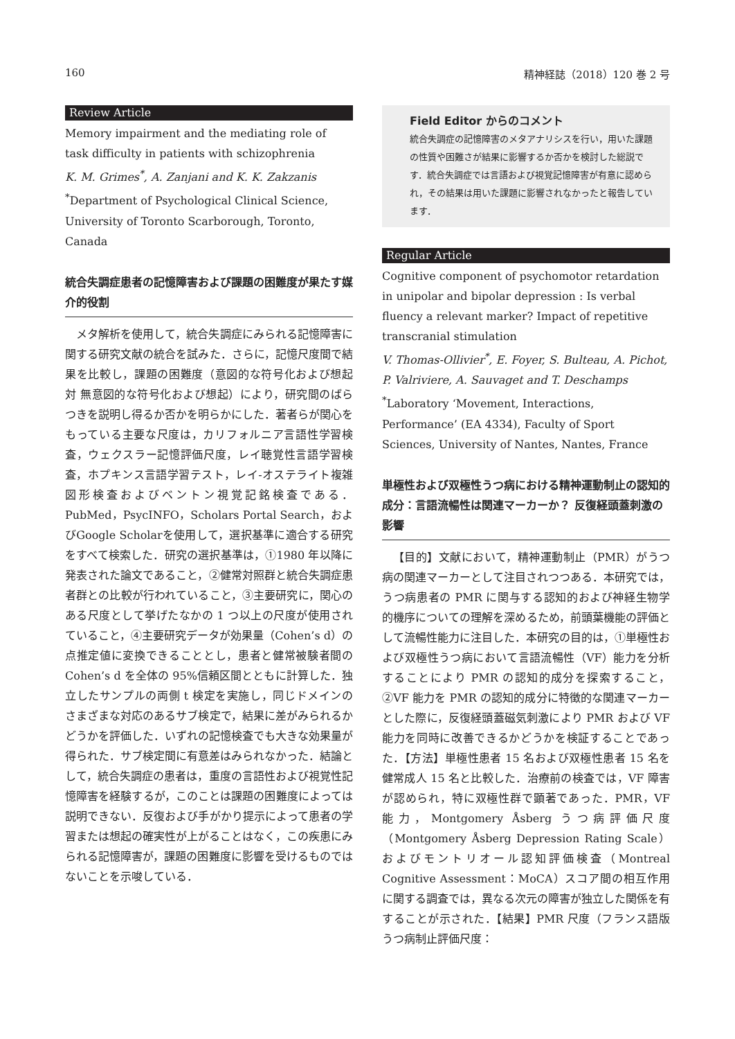160 精神経誌（2018）120 巻 2 号
Review Article
Memory impairment and the mediating role of task difficulty in patients with schizophrenia
K. M. Grimes<sup>*</sup>, A. Zanjani and K. K. Zakzanis
<sup>*</sup> Department of Psychological Clinical Science, University of Toronto Scarborough, Toronto, Canada
統合失調症患者の記憶障害および課題の困難度が果たす媒介的役割
メタ解析を使用して，統合失調症にみられる記憶障害に関する研究文献の統合を試みた．さらに，記憶尺度間で結果を比較し，課題の困難度（意図的な符号化および想起 対 無意図的な符号化および想起）により，研究間のばらつきを説明し得るか否かを明らかにした．著者らが関心をもっている主要な尺度は，カリフォルニア言語性学習検査，ウェクスラー記憶評価尺度，レイ聴覚性言語学習検査，ホプキンス言語学習テスト，レイ-オステライト複雑図形検査およびベントン視覚記銘検査である．PubMed，PsycINFO，Scholars Portal Search，およびGoogle Scholarを使用して，選択基準に適合する研究をすべて検索した．研究の選択基準は，①1980 年以降に発表された論文であること，②健常対照群と統合失調症患者群との比較が行われていること，③主要研究に，関心のある尺度として挙げたなかの 1 つ以上の尺度が使用されていること，④主要研究データが効果量（Cohen’s d）の点推定値に変換できることとし，患者と健常被験者間の Cohen’s d を全体の 95%信頼区間とともに計算した．独立したサンプルの両側 t 検定を実施し，同じドメインのさまざまな対応のあるサブ検定で，結果に差がみられるかどうかを評価した．いずれの記憶検査でも大きな効果量が得られた．サブ検定間に有意差はみられなかった．結論として，統合失調症の患者は，重度の言語性および視覚性記憶障害を経験するが，このことは課題の困難度によっては説明できない．反復および手がかり提示によって患者の学習または想起の確実性が上がることはなく，この疾患にみられる記憶障害が，課題の困難度に影響を受けるものではないことを示唆している．
Field Editor からのコメント
統合失調症の記憶障害のメタアナリシスを行い，用いた課題の性質や困難さが結果に影響するか否かを検討した総説です．統合失調症では言語および視覚記憶障害が有意に認められ，その結果は用いた課題に影響されなかったと報告しています．
Regular Article
Cognitive component of psychomotor retardation in unipolar and bipolar depression : Is verbal fluency a relevant marker? Impact of repetitive transcranial stimulation
V. Thomas-Ollivier<sup>*</sup>, E. Foyer, S. Bulteau, A. Pichot, P. Valriviere, A. Sauvaget and T. Deschamps
<sup>*</sup> Laboratory ‘Movement, Interactions, Performance’ (EA 4334), Faculty of Sport Sciences, University of Nantes, Nantes, France
単極性および双極性うつ病における精神運動制止の認知的成分：言語流暢性は関連マーカーか？ 反復経頭蓋刺激の影響
【目的】文献において，精神運動制止（PMR）がうつ病の関連マーカーとして注目されつつある．本研究では，うつ病患者の PMR に関与する認知的および神経生物学的機序についての理解を深めるため，前頭葉機能の評価として流暢性能力に注目した．本研究の目的は，①単極性および双極性うつ病において言語流暢性（VF）能力を分析することにより PMR の認知的成分を探索すること，②VF 能力を PMR の認知的成分に特徴的な関連マーカーとした際に，反復経頭蓋磁気刺激により PMR および VF 能力を同時に改善できるかどうかを検証することであった．【方法】単極性患者 15 名および双極性患者 15 名を健常成人 15 名と比較した．治療前の検査では，VF 障害が認められ，特に双極性群で顕著であった．PMR，VF 能力，Montgomery Åsberg うつ病評価尺度（Montgomery Åsberg Depression Rating Scale）およびモントリオール認知評価検査（Montreal Cognitive Assessment：MoCA）スコア間の相互作用に関する調査では，異なる次元の障害が独立した関係を有することが示された．【結果】PMR 尺度（フランス語版うつ病制止評価尺度：